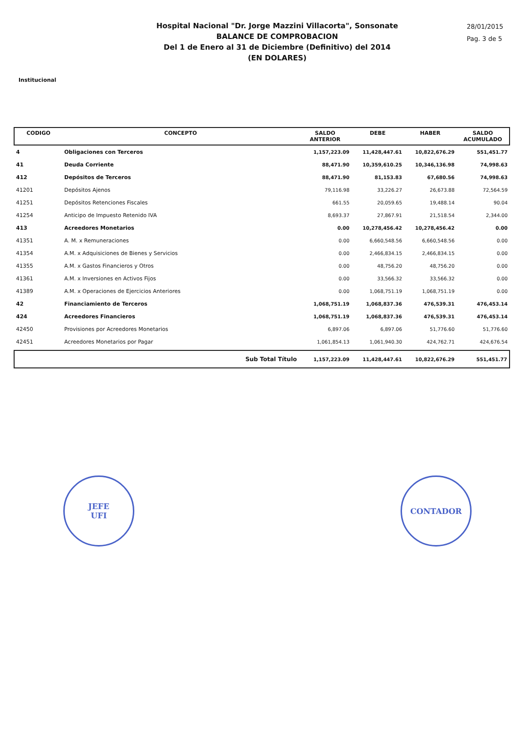Hospital Nacional "Dr. Jorge Mazzini Villacorta", Sonsonate
BALANCE DE COMPROBACION
Del 1 de Enero al 31 de Diciembre (Definitivo) del 2014
(EN DOLARES)
28/01/2015
Pag. 3 de 5
Institucional
| CODIGO | CONCEPTO | SALDO ANTERIOR | DEBE | HABER | SALDO ACUMULADO |
| --- | --- | --- | --- | --- | --- |
| 4 | Obligaciones con Terceros | 1,157,223.09 | 11,428,447.61 | 10,822,676.29 | 551,451.77 |
| 41 | Deuda Corriente | 88,471.90 | 10,359,610.25 | 10,346,136.98 | 74,998.63 |
| 412 | Depósitos de Terceros | 88,471.90 | 81,153.83 | 67,680.56 | 74,998.63 |
| 41201 | Depósitos Ajenos | 79,116.98 | 33,226.27 | 26,673.88 | 72,564.59 |
| 41251 | Depósitos Retenciones Fiscales | 661.55 | 20,059.65 | 19,488.14 | 90.04 |
| 41254 | Anticipo de Impuesto Retenido IVA | 8,693.37 | 27,867.91 | 21,518.54 | 2,344.00 |
| 413 | Acreedores Monetarios | 0.00 | 10,278,456.42 | 10,278,456.42 | 0.00 |
| 41351 | A. M. x Remuneraciones | 0.00 | 6,660,548.56 | 6,660,548.56 | 0.00 |
| 41354 | A.M. x Adquisiciones de Bienes y Servicios | 0.00 | 2,466,834.15 | 2,466,834.15 | 0.00 |
| 41355 | A.M. x Gastos Financieros y Otros | 0.00 | 48,756.20 | 48,756.20 | 0.00 |
| 41361 | A.M. x Inversiones en Activos Fijos | 0.00 | 33,566.32 | 33,566.32 | 0.00 |
| 41389 | A.M. x Operaciones de Ejercicios Anteriores | 0.00 | 1,068,751.19 | 1,068,751.19 | 0.00 |
| 42 | Financiamiento de Terceros | 1,068,751.19 | 1,068,837.36 | 476,539.31 | 476,453.14 |
| 424 | Acreedores Financieros | 1,068,751.19 | 1,068,837.36 | 476,539.31 | 476,453.14 |
| 42450 | Provisiones por Acreedores Monetarios | 6,897.06 | 6,897.06 | 51,776.60 | 51,776.60 |
| 42451 | Acreedores Monetarios por Pagar | 1,061,854.13 | 1,061,940.30 | 424,762.71 | 424,676.54 |
| | Sub Total Título | 1,157,223.09 | 11,428,447.61 | 10,822,676.29 | 551,451.77 |
JEFE
UFI
CONTADOR